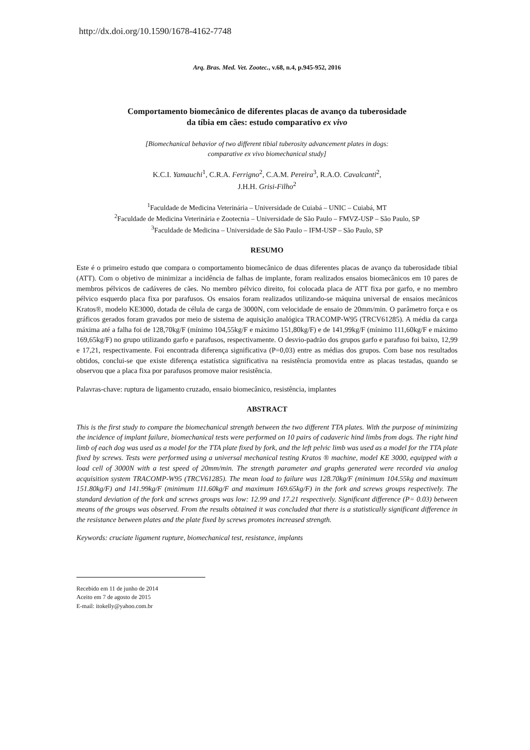http://dx.doi.org/10.1590/1678-4162-7748
Arq. Bras. Med. Vet. Zootec., v.68, n.4, p.945-952, 2016
Comportamento biomecânico de diferentes placas de avanço da tuberosidade
da tíbia em cães: estudo comparativo ex vivo
[Biomechanical behavior of two different tibial tuberosity advancement plates in dogs:
comparative ex vivo biomechanical study]
K.C.I. Yamauchi<sup>1</sup>, C.R.A. Ferrigno<sup>2</sup>, C.A.M. Pereira<sup>3</sup>, R.A.O. Cavalcanti<sup>2</sup>,
J.H.H. Grisi-Filho<sup>2</sup>
<sup>1</sup> Faculdade de Medicina Veterinária – Universidade de Cuiabá – UNIC – Cuiabá, MT
<sup>2</sup> Faculdade de Medicina Veterinária e Zootecnia – Universidade de São Paulo – FMVZ-USP – São Paulo, SP
<sup>3</sup> Faculdade de Medicina – Universidade de São Paulo – IFM-USP – São Paulo, SP
RESUMO
Este é o primeiro estudo que compara o comportamento biomecânico de duas diferentes placas de avanço da tuberosidade tibial (ATT). Com o objetivo de minimizar a incidência de falhas de implante, foram realizados ensaios biomecânicos em 10 pares de membros pélvicos de cadáveres de cães. No membro pélvico direito, foi colocada placa de ATT fixa por garfo, e no membro pélvico esquerdo placa fixa por parafusos. Os ensaios foram realizados utilizando-se máquina universal de ensaios mecânicos Kratos®, modelo KE3000, dotada de célula de carga de 3000N, com velocidade de ensaio de 20mm/min. O parâmetro força e os gráficos gerados foram gravados por meio de sistema de aquisição analógica TRACOMP-W95 (TRCV61285). A média da carga máxima até a falha foi de 128,70kg/F (mínimo 104,55kg/F e máximo 151,80kg/F) e de 141,99kg/F (mínimo 111,60kg/F e máximo 169,65kg/F) no grupo utilizando garfo e parafusos, respectivamente. O desvio-padrão dos grupos garfo e parafuso foi baixo, 12,99 e 17,21, respectivamente. Foi encontrada diferença significativa (P=0,03) entre as médias dos grupos. Com base nos resultados obtidos, conclui-se que existe diferença estatística significativa na resistência promovida entre as placas testadas, quando se observou que a placa fixa por parafusos promove maior resistência.
Palavras-chave: ruptura de ligamento cruzado, ensaio biomecânico, resistência, implantes
ABSTRACT
This is the first study to compare the biomechanical strength between the two different TTA plates. With the purpose of minimizing the incidence of implant failure, biomechanical tests were performed on 10 pairs of cadaveric hind limbs from dogs. The right hind limb of each dog was used as a model for the TTA plate fixed by fork, and the left pelvic limb was used as a model for the TTA plate fixed by screws. Tests were performed using a universal mechanical testing Kratos ® machine, model KE 3000, equipped with a load cell of 3000N with a test speed of 20mm/min. The strength parameter and graphs generated were recorded via analog acquisition system TRACOMP-W95 (TRCV61285). The mean load to failure was 128.70kg/F (minimum 104.55kg and maximum 151.80kg/F) and 141.99kg/F (minimum 111.60kg/F and maximum 169.65kg/F) in the fork and screws groups respectively. The standard deviation of the fork and screws groups was low: 12.99 and 17.21 respectively. Significant difference (P= 0.03) between means of the groups was observed. From the results obtained it was concluded that there is a statistically significant difference in the resistance between plates and the plate fixed by screws promotes increased strength.
Keywords: cruciate ligament rupture, biomechanical test, resistance, implants
Recebido em 11 de junho de 2014
Aceito em 7 de agosto de 2015
E-mail: itokelly@yahoo.com.br